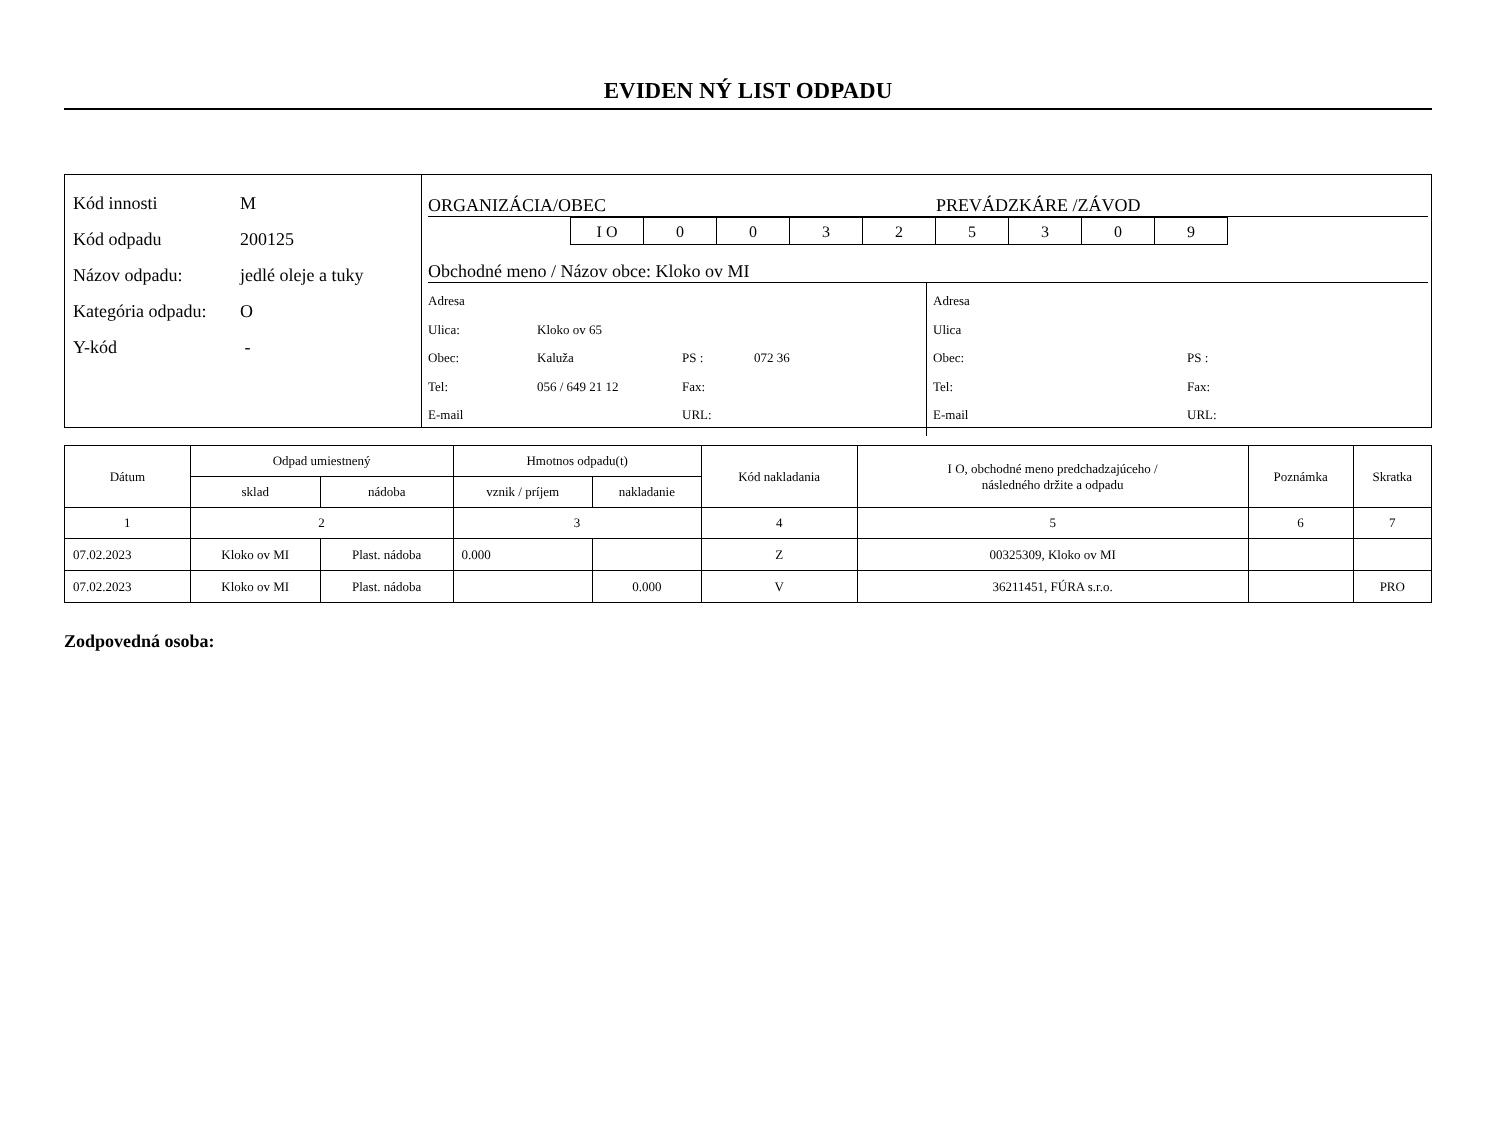EVIDEN NÝ LIST ODPADU
Kód innosti M
Kód odpadu 200125
Názov odpadu: jedlé oleje a tuky
Kategória odpadu: O
Y-kód -
ORGANIZÁCIA/OBEC PREVÁDZKÁRE /ZÁVOD
I O 00325309
Obchodné meno / Názov obce: Kloko ov MI
Adresa
Ulica: Kloko ov 65
Obec: Kaluža PS : 072 36
Tel: 056 / 649 21 12 Fax:
E-mail URL:
Adresa
Ulica
Obec: PS :
Tel: Fax:
E-mail URL:
| Dátum | Odpad umiestnený | | Hmotnos odpadu(t) | | Kód nakladania | I O, obchodné meno predchadzajúceho / následného držite a odpadu | Poznámka | Skratka |
| --- | --- | --- | --- | --- | --- | --- | --- | --- |
| | sklad | nádoba | vznik / príjem | nakladanie | | | | |
| 1 | 2 | | 3 | | 4 | 5 | 6 | 7 |
| 07.02.2023 | Kloko ov MI | Plast. nádoba | 0.000 | | Z | 00325309, Kloko ov MI | | |
| 07.02.2023 | Kloko ov MI | Plast. nádoba | | 0.000 | V | 36211451, FÚRA s.r.o. | | PRO |
Zodpovedná osoba: